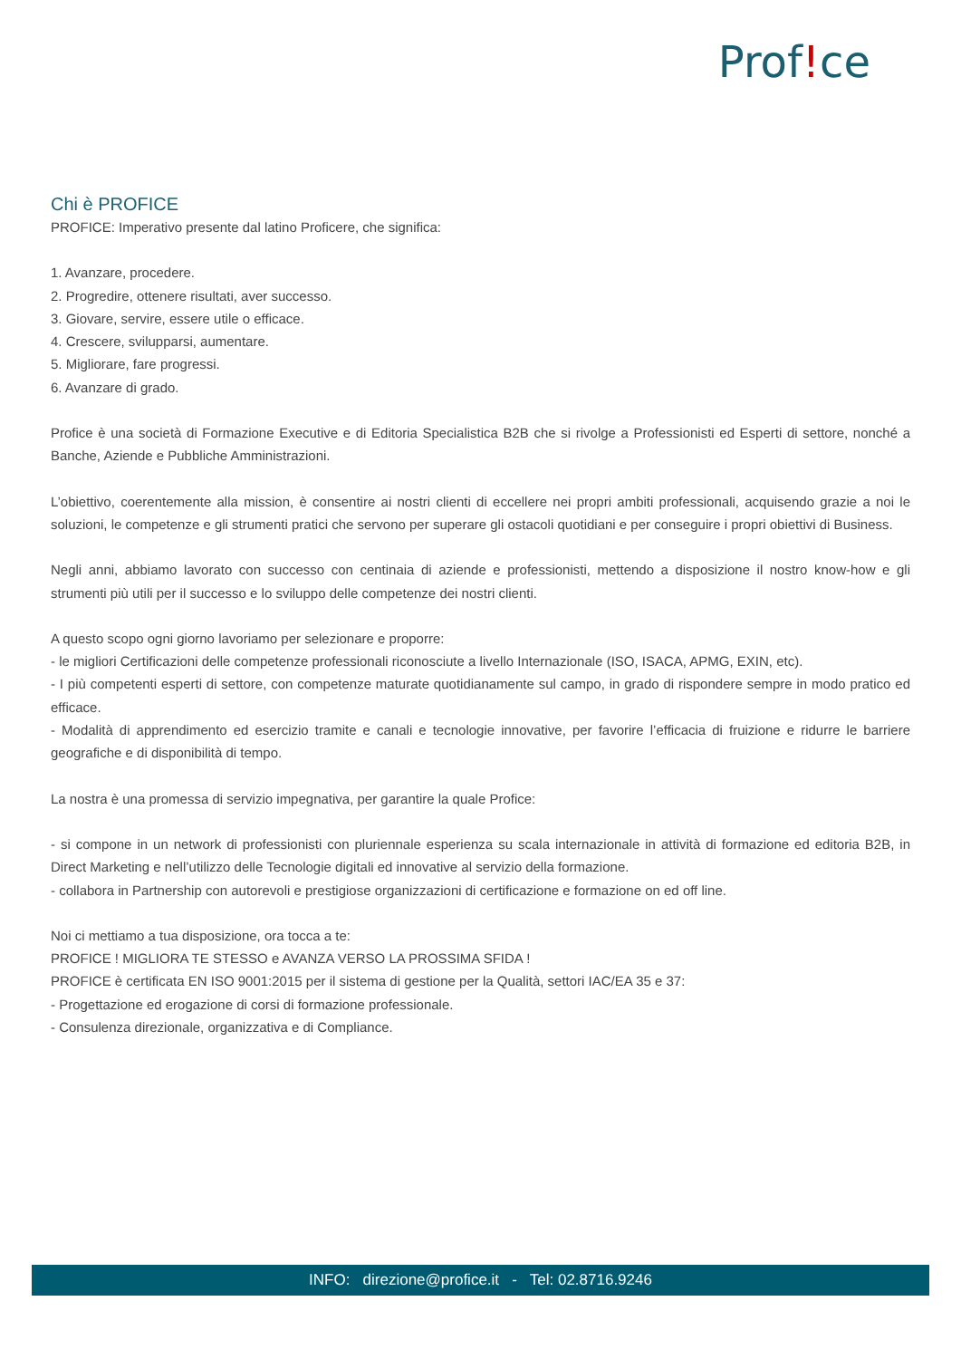Prof!ce
Chi è PROFICE
PROFICE: Imperativo presente dal latino Proficere, che significa:
1. Avanzare, procedere.
2. Progredire, ottenere risultati, aver successo.
3. Giovare, servire, essere utile o efficace.
4. Crescere, svilupparsi, aumentare.
5. Migliorare, fare progressi.
6. Avanzare di grado.
Profice è una società di Formazione Executive e di Editoria Specialistica B2B che si rivolge a Professionisti ed Esperti di settore, nonché a Banche, Aziende e Pubbliche Amministrazioni.
L’obiettivo, coerentemente alla mission, è consentire ai nostri clienti di eccellere nei propri ambiti professionali, acquisendo grazie a noi le soluzioni, le competenze e gli strumenti pratici che servono per superare gli ostacoli quotidiani e per conseguire i propri obiettivi di Business.
Negli anni, abbiamo lavorato con successo con centinaia di aziende e professionisti, mettendo a disposizione il nostro know-how e gli strumenti più utili per il successo e lo sviluppo delle competenze dei nostri clienti.
A questo scopo ogni giorno lavoriamo per selezionare e proporre:
- le migliori Certificazioni delle competenze professionali riconosciute a livello Internazionale (ISO, ISACA, APMG, EXIN, etc).
- I più competenti esperti di settore, con competenze maturate quotidianamente sul campo, in grado di rispondere sempre in modo pratico ed efficace.
- Modalità di apprendimento ed esercizio tramite e canali e tecnologie innovative, per favorire l’efficacia di fruizione e ridurre le barriere geografiche e di disponibilità di tempo.
La nostra è una promessa di servizio impegnativa, per garantire la quale Profice:
- si compone in un network di professionisti con pluriennale esperienza su scala internazionale in attività di formazione ed editoria B2B, in Direct Marketing e nell’utilizzo delle Tecnologie digitali ed innovative al servizio della formazione.
- collabora in Partnership con autorevoli e prestigiose organizzazioni di certificazione e formazione on ed off line.
Noi ci mettiamo a tua disposizione, ora tocca a te:
PROFICE ! MIGLIORA TE STESSO e AVANZA VERSO LA PROSSIMA SFIDA !
PROFICE è certificata EN ISO 9001:2015 per il sistema di gestione per la Qualità, settori IAC/EA 35 e 37:
- Progettazione ed erogazione di corsi di formazione professionale.
- Consulenza direzionale, organizzativa e di Compliance.
INFO: direzione@profice.it - Tel: 02.8716.9246